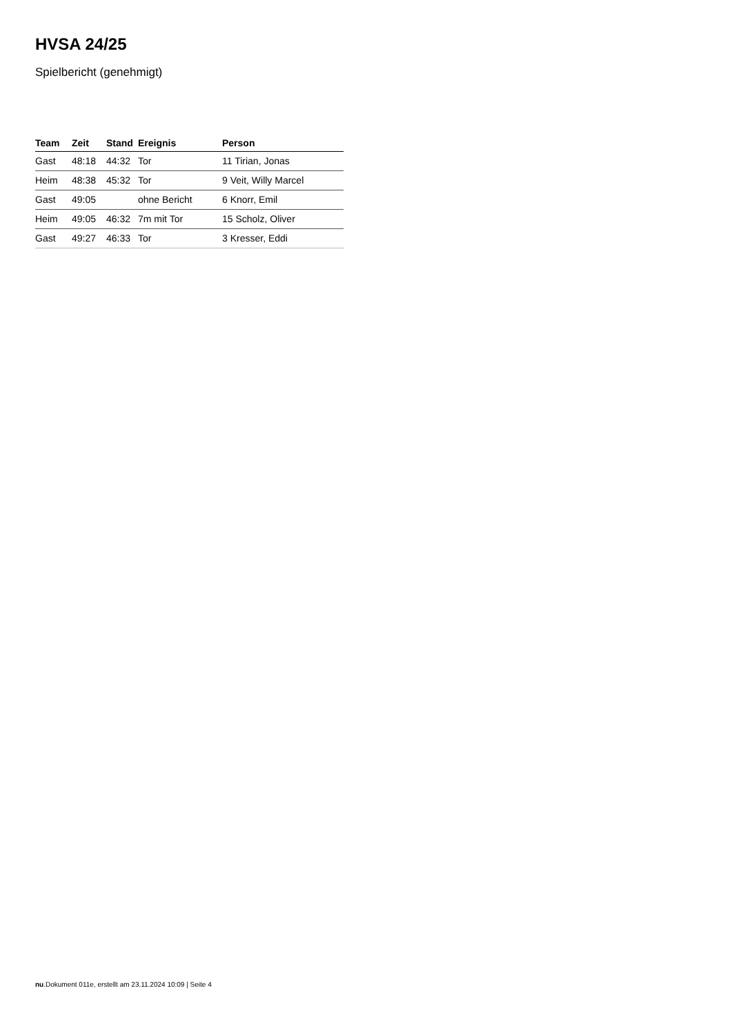HVSA 24/25
Spielbericht (genehmigt)
| Team | Zeit | Stand | Ereignis | Person |
| --- | --- | --- | --- | --- |
| Gast | 48:18 | 44:32 | Tor | 11 Tirian, Jonas |
| Heim | 48:38 | 45:32 | Tor | 9 Veit, Willy Marcel |
| Gast | 49:05 | | ohne Bericht | 6 Knorr, Emil |
| Heim | 49:05 | 46:32 | 7m mit Tor | 15 Scholz, Oliver |
| Gast | 49:27 | 46:33 | Tor | 3 Kresser, Eddi |
nu.Dokument 011e, erstellt am 23.11.2024 10:09 | Seite 4